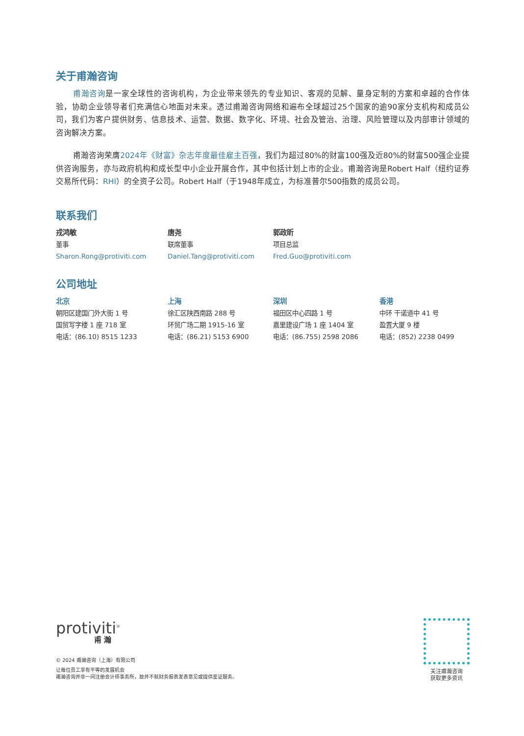关于甫瀚咨询
甫瀚咨询是一家全球性的咨询机构，为企业带来领先的专业知识、客观的见解、量身定制的方案和卓越的合作体验，协助企业领导者们充满信心地面对未来。透过甫瀚咨询网络和遍布全球超过25个国家的逾90家分支机构和成员公司，我们为客户提供财务、信息技术、运营、数据、数字化、环境、社会及管治、治理、风险管理以及内部审计领域的咨询解决方案。
甫瀚咨询荣膺2024年《财富》杂志年度最佳雇主百强，我们为超过80%的财富100强及近80%的财富500强企业提供咨询服务，亦与政府机构和成长型中小企业开展合作，其中包括计划上市的企业。甫瀚咨询是Robert Half（纽约证券交易所代码：RHI）的全资子公司。Robert Half（于1948年成立，为标准普尔500指数的成员公司。
联系我们
戎鸿敏 唐尧 郭政昕
董事 联席董事 项目总监
Sharon.Rong@protiviti.com Daniel.Tang@protiviti.com Fred.Guo@protiviti.com
公司地址
北京 上海 深圳 香港
朝阳区建国门外大街 1 号 徐汇区陕西南路 288 号 福田区中心四路 1 号 中环 干诺道中 41 号
国贸写字楼 1 座 718 室 环贸广场二期 1915-16 室 嘉里建设广场 1 座 1404 室 盈置大厦 9 楼
电话：(86.10) 8515 1233 电话：(86.21) 5153 6900 电话：(86.755) 2598 2086 电话：(852) 2238 0499
protiviti<sup>®</sup>
甫 瀚
© 2024 甫瀚咨询（上海）有限公司
让每位员工享有平等的发展机会
甫瀚咨询并非一间注册会计师事务所，故并不就财务报表发表意见或提供鉴证服务。
关注甫瀚咨询
获取更多资讯